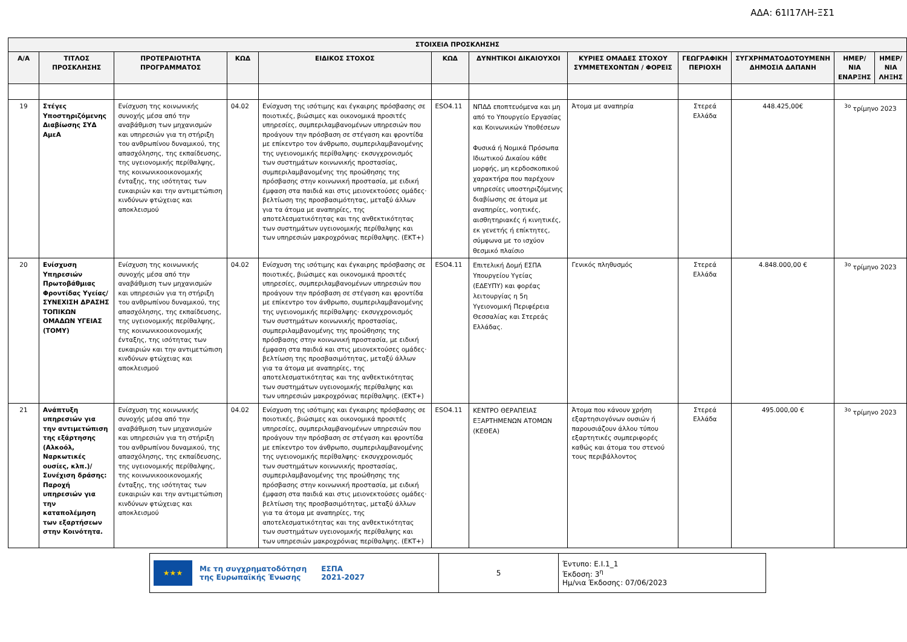ΑΔΑ: 61Ι17ΛΗ-ΞΣ1
| ΣΤΟΙΧΕΙΑ ΠΡΟΣΚΛΗΣΗΣ | | | | | | | | | | | |
| --- | --- | --- | --- | --- | --- | --- | --- | --- | --- | --- | --- |
| Α/Α | ΤΙΤΛΟΣ ΠΡΟΣΚΛΗΣΗΣ | ΠΡΟΤΕΡΑΙΟΤΗΤΑ ΠΡΟΓΡΑΜΜΑΤΟΣ | ΚΩΔ | ΕΙΔΙΚΟΣ ΣΤΟΧΟΣ | ΚΩΔ | ΔΥΝΗΤΙΚΟΙ ΔΙΚΑΙΟΥΧΟΙ | ΚΥΡΙΕΣ ΟΜΑΔΕΣ ΣΤΟΧΟΥ ΣΥΜΜΕΤΕΧΟΝΤΩΝ / ΦΟΡΕΙΣ | ΓΕΩΓΡΑΦΙΚΗ ΠΕΡΙΟΧΗ | ΣΥΓΧΡΗΜΑΤΟΔΟΤΟΥΜΕΝΗ ΔΗΜΟΣΙΑ ΔΑΠΑΝΗ | ΗΜΕΡ/ΝΙΑ ΕΝΑΡΞΗΣ | ΗΜΕΡ/ΝΙΑ ΛΗΞΗΣ |
| 19 | Στέγες Υποστηριζόμενης Διαβίωσης ΣΥΔ ΑμεΑ | Ενίσχυση της κοινωνικής συνοχής μέσα από την αναβάθμιση των μηχανισμών και υπηρεσιών για τη στήριξη του ανθρωπίνου δυναμικού, της απασχόλησης, της εκπαίδευσης, της υγειονομικής περίθαλψης, της κοινωνικοοικονομικής ένταξης, της ισότητας των ευκαιριών και την αντιμετώπιση κινδύνων φτώχειας και αποκλεισμού | 04.02 | Ενίσχυση της ισότιμης και έγκαιρης πρόσβασης σε ποιοτικές, βιώσιμες και οικονομικά προσιτές υπηρεσίες, συμπεριλαμβανομένων υπηρεσιών που προάγουν την πρόσβαση σε στέγαση και φροντίδα με επίκεντρο τον άνθρωπο, συμπεριλαμβανομένης της υγειονομικής περίθαλψης· εκσυγχρονισμός των συστημάτων κοινωνικής προστασίας, συμπεριλαμβανομένης της προώθησης της πρόσβασης στην κοινωνική προστασία, με ειδική έμφαση στα παιδιά και στις μειονεκτούσες ομάδες· βελτίωση της προσβασιμότητας, μεταξύ άλλων για τα άτομα με αναπηρίες, της αποτελεσματικότητας και της ανθεκτικότητας των συστημάτων υγειονομικής περίθαλψης και των υπηρεσιών μακροχρόνιας περίθαλψης. (ΕΚΤ+) | ESO4.11 | ΝΠΔΔ εποπτευόμενα και μη από το Υπουργείο Εργασίας και Κοινωνικών Υποθέσεων Φυσικά ή Νομικά Πρόσωπα Ιδιωτικού Δικαίου κάθε μορφής, μη κερδοσκοπικού χαρακτήρα που παρέχουν υπηρεσίες υποστηριζόμενης διαβίωσης σε άτομα με αναπηρίες, νοητικές, αισθητηριακές ή κινητικές, εκ γενετής ή επίκτητες, σύμφωνα με το ισχύον θεσμικό πλαίσιο | Άτομα με αναπηρία | Στερεά Ελλάδα | 448.425,00€ | <sup>3ο</sup> τρίμηνο 2023 | |
| 20 | Ενίσχυση Υπηρεσιών Πρωτοβάθμιας Φροντίδας Υγείας/ ΣΥΝΕΧΙΣΗ ΔΡΑΣΗΣ ΤΟΠΙΚΩΝ ΟΜΑΔΩΝ ΥΓΕΙΑΣ (ΤΟΜΥ) | Ενίσχυση της κοινωνικής συνοχής μέσα από την αναβάθμιση των μηχανισμών και υπηρεσιών για τη στήριξη του ανθρωπίνου δυναμικού, της απασχόλησης, της εκπαίδευσης, της υγειονομικής περίθαλψης, της κοινωνικοοικονομικής ένταξης, της ισότητας των ευκαιριών και την αντιμετώπιση κινδύνων φτώχειας και αποκλεισμού | 04.02 | Ενίσχυση της ισότιμης και έγκαιρης πρόσβασης σε ποιοτικές, βιώσιμες και οικονομικά προσιτές υπηρεσίες, συμπεριλαμβανομένων υπηρεσιών που προάγουν την πρόσβαση σε στέγαση και φροντίδα με επίκεντρο τον άνθρωπο, συμπεριλαμβανομένης της υγειονομικής περίθαλψης· εκσυγχρονισμός των συστημάτων κοινωνικής προστασίας, συμπεριλαμβανομένης της προώθησης της πρόσβασης στην κοινωνική προστασία, με ειδική έμφαση στα παιδιά και στις μειονεκτούσες ομάδες· βελτίωση της προσβασιμότητας, μεταξύ άλλων για τα άτομα με αναπηρίες, της αποτελεσματικότητας και της ανθεκτικότητας των συστημάτων υγειονομικής περίθαλψης και των υπηρεσιών μακροχρόνιας περίθαλψης. (ΕΚΤ+) | ESO4.11 | Επιτελική Δομή ΕΣΠΑ Υπουργείου Υγείας (ΕΔΕΥΠΥ) και φορέας λειτουργίας η 5η Υγειονομική Περιφέρεια Θεσσαλίας και Στερεάς Ελλάδας. | Γενικός πληθυσμός | Στερεά Ελλάδα | 4.848.000,00 € | <sup>3ο</sup> τρίμηνο 2023 | |
| 21 | Ανάπτυξη υπηρεσιών για την αντιμετώπιση της εξάρτησης (Αλκοόλ, Ναρκωτικές ουσίες, κλπ.)/Συνέχιση δράσης: Παροχή υπηρεσιών για την καταπολέμηση των εξαρτήσεων στην Κοινότητα. | Ενίσχυση της κοινωνικής συνοχής μέσα από την αναβάθμιση των μηχανισμών και υπηρεσιών για τη στήριξη του ανθρωπίνου δυναμικού, της απασχόλησης, της εκπαίδευσης, της υγειονομικής περίθαλψης, της κοινωνικοοικονομικής ένταξης, της ισότητας των ευκαιριών και την αντιμετώπιση κινδύνων φτώχειας και αποκλεισμού | 04.02 | Ενίσχυση της ισότιμης και έγκαιρης πρόσβασης σε ποιοτικές, βιώσιμες και οικονομικά προσιτές υπηρεσίες, συμπεριλαμβανομένων υπηρεσιών που προάγουν την πρόσβαση σε στέγαση και φροντίδα με επίκεντρο τον άνθρωπο, συμπεριλαμβανομένης της υγειονομικής περίθαλψης· εκσυγχρονισμός των συστημάτων κοινωνικής προστασίας, συμπεριλαμβανομένης της προώθησης της πρόσβασης στην κοινωνική προστασία, με ειδική έμφαση στα παιδιά και στις μειονεκτούσες ομάδες· βελτίωση της προσβασιμότητας, μεταξύ άλλων για τα άτομα με αναπηρίες, της αποτελεσματικότητας και της ανθεκτικότητας των συστημάτων υγειονομικής περίθαλψης και των υπηρεσιών μακροχρόνιας περίθαλψης. (ΕΚΤ+) | ESO4.11 | ΚΕΝΤΡΟ ΘΕΡΑΠΕΙΑΣ ΕΞΑΡΤΗΜΕΝΩΝ ΑΤΟΜΩΝ (ΚΕΘΕΑ) | Άτομα που κάνουν χρήση εξαρτησιογόνων ουσιών ή παρουσιάζουν άλλου τύπου εξαρτητικές συμπεριφορές καθώς και άτομα του στενού τους περιβάλλοντος | Στερεά Ελλάδα | 495.000,00 € | <sup>3ο</sup> τρίμηνο 2023 | |
| ★★★ Με τη συγχρηματοδότηση της Ευρωπαϊκής Ένωσης ΕΣΠΑ 2021-2027 | 5 | Έντυπο: Ε.Ι.1_1 Έκδοση: 3<sup>η</sup> Ημ/νια Έκδοσης: 07/06/2023 |